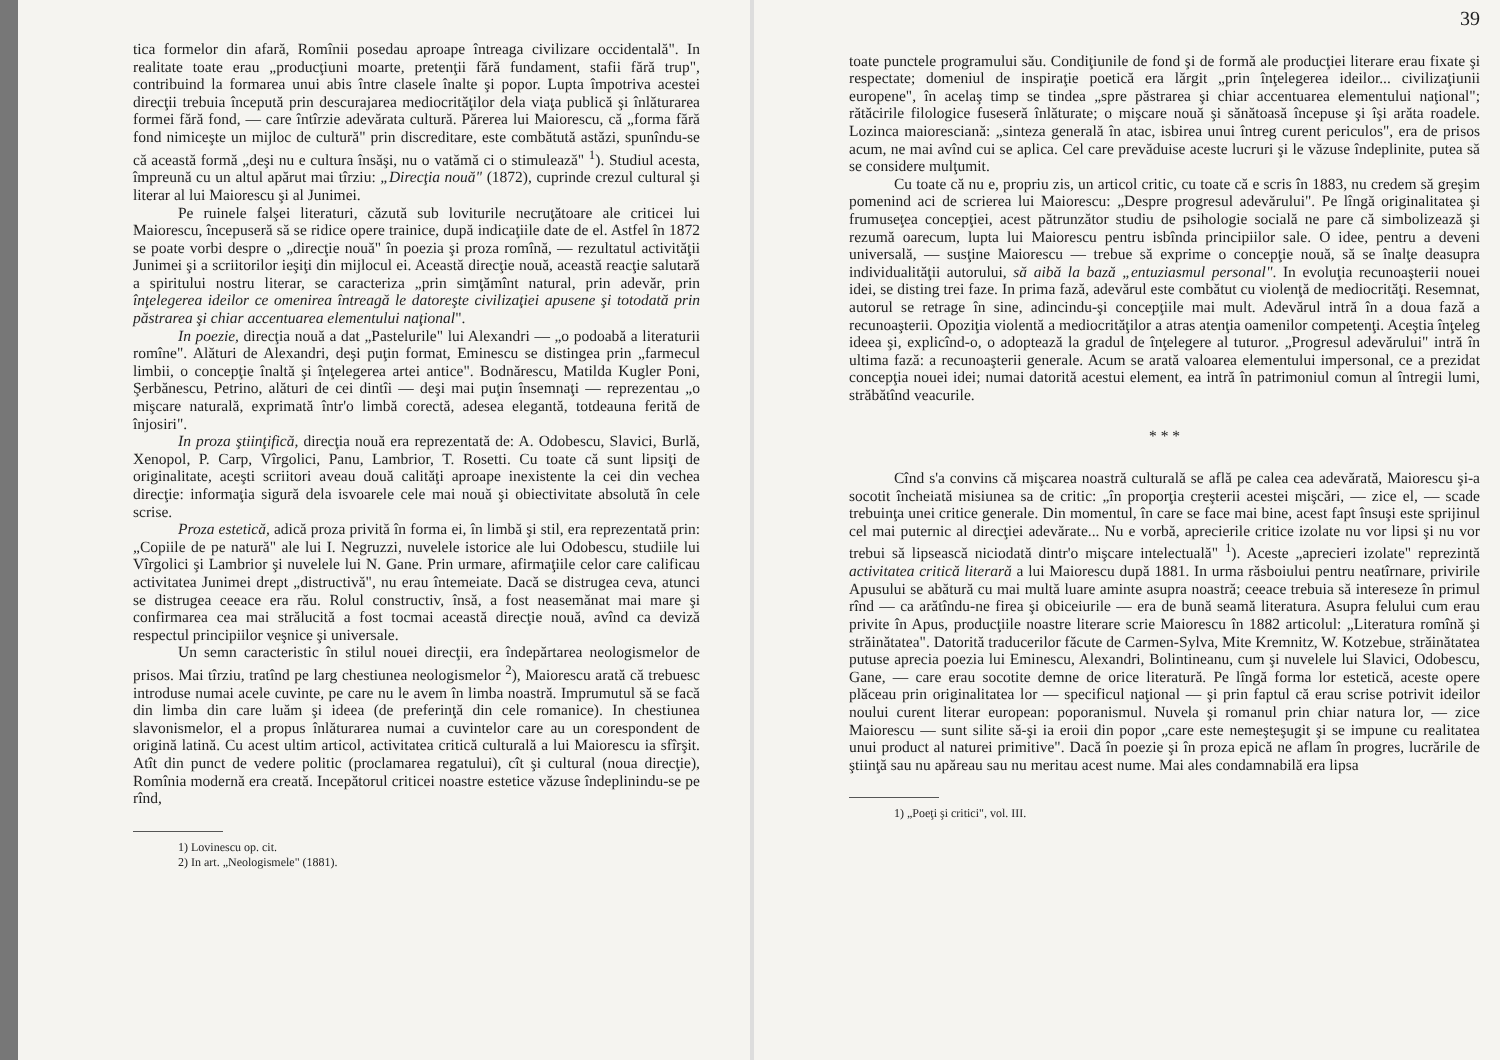tica formelor din afară, Romînii posedau aproape întreaga civilizare occidentală". In realitate toate erau „producţiuni moarte, pretenţii fără fundament, stafii fără trup", contribuind la formarea unui abis între clasele înalte şi popor. Lupta împotriva acestei direcţii trebuia începută prin descurajarea mediocrităţilor dela viaţa publică şi înlăturarea formei fără fond, — care întîrzie adevărata cultură. Părerea lui Maiorescu, că „forma fără fond nimiceşte un mijloc de cultură" prin discreditare, este combătută astăzi, spunîndu-se că această formă „deşi nu e cultura însăşi, nu o vatămă ci o stimulează" <sup>1</sup>). Studiul acesta, împreună cu un altul apărut mai tîrziu: „Direcţia nouă" (1872), cuprinde crezul cultural şi literar al lui Maiorescu şi al Junimei.
Pe ruinele falşei literaturi, căzută sub loviturile necruţătoare ale criticei lui Maiorescu, începuseră să se ridice opere trainice, după indicaţiile date de el. Astfel în 1872 se poate vorbi despre o „direcţie nouă" în poezia şi proza romînă, — rezultatul activităţii Junimei şi a scriitorilor ieşiţi din mijlocul ei. Această direcţie nouă, această reacţie salutară a spiritului nostru literar, se caracteriza „prin simţămînt natural, prin adevăr, prin înţelegerea ideilor ce omenirea întreagă le datoreşte civilizaţiei apusene şi totodată prin păstrarea şi chiar accentuarea elementului naţional".
In poezie, direcţia nouă a dat „Pastelurile" lui Alexandri — „o podoabă a literaturii romîne". Alături de Alexandri, deşi puţin format, Eminescu se distingea prin „farmecul limbii, o concepţie înaltă şi înţelegerea artei antice". Bodnărescu, Matilda Kugler Poni, Şerbănescu, Petrino, alături de cei dintîi — deşi mai puţin însemnaţi — reprezentau „o mişcare naturală, exprimată într'o limbă corectă, adesea elegantă, totdeauna ferită de înjosiri".
In proza ştiinţifică, direcţia nouă era reprezentată de: A. Odobescu, Slavici, Burlă, Xenopol, P. Carp, Vîrgolici, Panu, Lambrior, T. Rosetti. Cu toate că sunt lipsiţi de originalitate, aceşti scriitori aveau două calităţi aproape inexistente la cei din vechea direcţie: informaţia sigură dela isvoarele cele mai nouă şi obiectivitate absolută în cele scrise.
Proza estetică, adică proza privită în forma ei, în limbă şi stil, era reprezentată prin: „Copiile de pe natură" ale lui I. Negruzzi, nuvelele istorice ale lui Odobescu, studiile lui Vîrgolici şi Lambrior şi nuvelele lui N. Gane. Prin urmare, afirmaţiile celor care calificau activitatea Junimei drept „distructivă", nu erau întemeiate. Dacă se distrugea ceva, atunci se distrugea ceeace era rău. Rolul constructiv, însă, a fost neasemănat mai mare şi confirmarea cea mai strălucită a fost tocmai această direcţie nouă, avînd ca deviză respectul principiilor veşnice şi universale.
Un semn caracteristic în stilul nouei direcţii, era îndepărtarea neologismelor de prisos. Mai tîrziu, tratînd pe larg chestiunea neologismelor <sup>2</sup>), Maiorescu arată că trebuesc introduse numai acele cuvinte, pe care nu le avem în limba noastră. Imprumutul să se facă din limba din care luăm şi ideea (de preferinţă din cele romanice). In chestiunea slavonismelor, el a propus înlăturarea numai a cuvintelor care au un corespondent de origină latină. Cu acest ultim articol, activitatea critică culturală a lui Maiorescu ia sfîrşit. Atît din punct de vedere politic (proclamarea regatului), cît şi cultural (noua direcţie), Romînia modernă era creată. Incepătorul criticei noastre estetice văzuse îndeplinindu-se pe rînd,
1) Lovinescu op. cit.
2) In art. „Neologismele" (1881).
39
toate punctele programului său. Condiţiunile de fond şi de formă ale producţiei literare erau fixate şi respectate; domeniul de inspiraţie poetică era lărgit „prin înţelegerea ideilor... civilizaţiunii europene", în acelaş timp se tindea „spre păstrarea şi chiar accentuarea elementului naţional"; rătăcirile filologice fuseseră înlăturate; o mişcare nouă şi sănătoasă începuse şi îşi arăta roadele. Lozinca maioresciană: „sinteza generală în atac, isbirea unui întreg curent periculos", era de prisos acum, ne mai avînd cui se aplica. Cel care prevăduise aceste lucruri şi le văzuse îndeplinite, putea să se considere mulţumit.
Cu toate că nu e, propriu zis, un articol critic, cu toate că e scris în 1883, nu credem să greşim pomenind aci de scrierea lui Maiorescu: „Despre progresul adevărului". Pe lîngă originalitatea şi frumuseţea concepţiei, acest pătrunzător studiu de psihologie socială ne pare că simbolizează şi rezumă oarecum, lupta lui Maiorescu pentru isbînda principiilor sale. O idee, pentru a deveni universală, — susţine Maiorescu — trebue să exprime o concepţie nouă, să se înalţe deasupra individualităţii autorului, să aibă la bază „entuziasmul personal". In evoluţia recunoaşterii nouei idei, se disting trei faze. In prima fază, adevărul este combătut cu violenţă de mediocrităţi. Resemnat, autorul se retrage în sine, adincindu-şi concepţiile mai mult. Adevărul intră în a doua fază a recunoaşterii. Opoziţia violentă a mediocrităţilor a atras atenţia oamenilor competenţi. Aceştia înţeleg ideea şi, explicînd-o, o adoptează la gradul de înţelegere al tuturor. „Progresul adevărului" intră în ultima fază: a recunoaşterii generale. Acum se arată valoarea elementului impersonal, ce a prezidat concepţia nouei idei; numai datorită acestui element, ea intră în patrimoniul comun al întregii lumi, străbătînd veacurile.
* * *
Cînd s'a convins că mişcarea noastră culturală se află pe calea cea adevărată, Maiorescu şi-a socotit încheiată misiunea sa de critic: „în proporţia creşterii acestei mişcări, — zice el, — scade trebuinţa unei critice generale. Din momentul, în care se face mai bine, acest fapt însuşi este sprijinul cel mai puternic al direcţiei adevărate... Nu e vorbă, aprecierile critice izolate nu vor lipsi şi nu vor trebui să lipsească niciodată dintr'o mişcare intelectuală" <sup>1</sup>). Aceste „aprecieri izolate" reprezintă activitatea critică literară a lui Maiorescu după 1881. In urma răsboiului pentru neatîrnare, privirile Apusului se abătură cu mai multă luare aminte asupra noastră; ceeace trebuia să intereseze în primul rînd — ca arătîndu-ne firea şi obiceiurile — era de bună seamă literatura. Asupra felului cum erau privite în Apus, producţiile noastre literare scrie Maiorescu în 1882 articolul: „Literatura romînă şi străinătatea". Datorită traducerilor făcute de Carmen-Sylva, Mite Kremnitz, W. Kotzebue, străinătatea putuse aprecia poezia lui Eminescu, Alexandri, Bolintineanu, cum şi nuvelele lui Slavici, Odobescu, Gane, — care erau socotite demne de orice literatură. Pe lîngă forma lor estetică, aceste opere plăceau prin originalitatea lor — specificul naţional — şi prin faptul că erau scrise potrivit ideilor noului curent literar european: poporanismul. Nuvela şi romanul prin chiar natura lor, — zice Maiorescu — sunt silite să-şi ia eroii din popor „care este nemeşteşugit şi se impune cu realitatea unui product al naturei primitive". Dacă în poezie şi în proza epică ne aflam în progres, lucrările de ştiinţă sau nu apăreau sau nu meritau acest nume. Mai ales condamnabilă era lipsa
1) „Poeţi şi critici", vol. III.